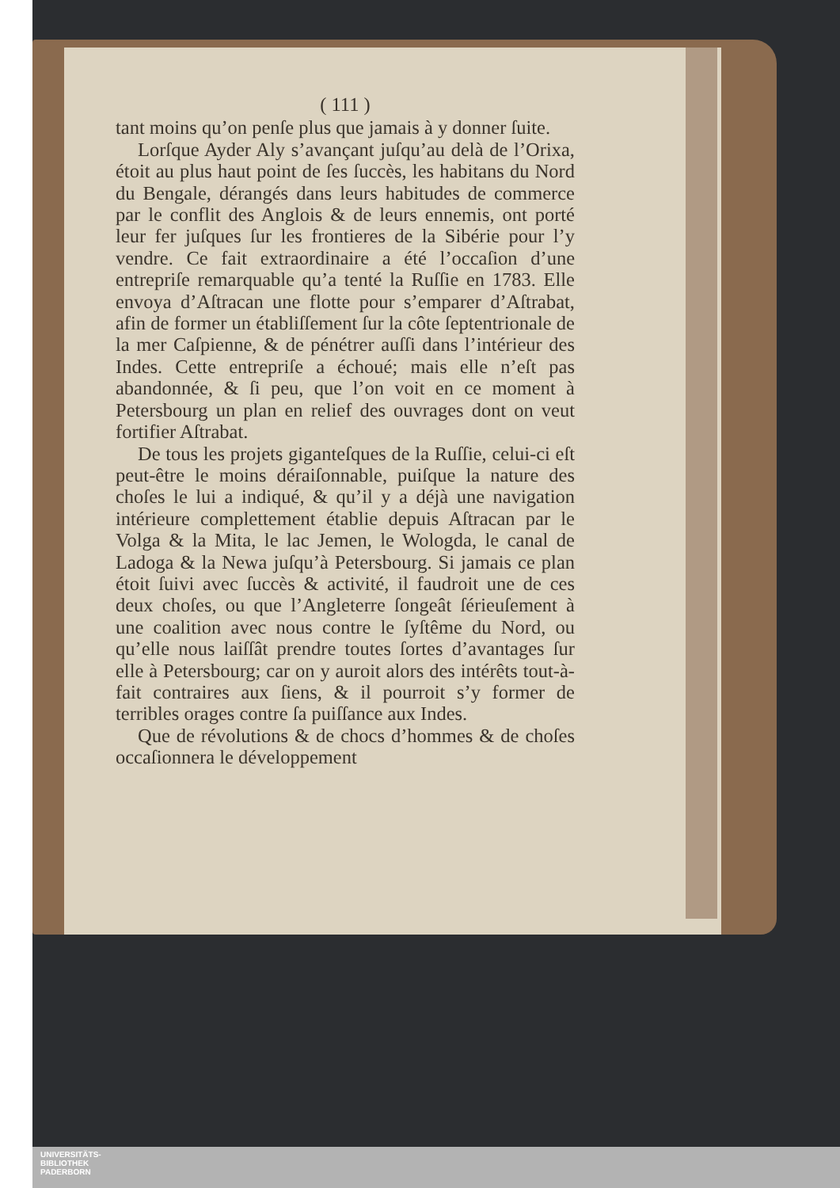( 111 )
tant moins qu’on penſe plus que jamais à y donner ſuite.
Lorſque Ayder Aly s’avançant juſqu’au delà de l’Orixa, étoit au plus haut point de ſes ſuccès, les habitans du Nord du Bengale, dérangés dans leurs habitudes de commerce par le conflit des Anglois & de leurs ennemis, ont porté leur fer juſques ſur les frontieres de la Sibérie pour l’y vendre. Ce fait extraordinaire a été l’occaſion d’une entrepriſe remarquable qu’a tenté la Ruſſie en 1783. Elle envoya d’Aſtracan une flotte pour s’emparer d’Aſtrabat, afin de former un établiſſement ſur la côte ſeptentrionale de la mer Caſpienne, & de pénétrer auſſi dans l’intérieur des Indes. Cette entrepriſe a échoué; mais elle n’eſt pas abandonnée, & ſi peu, que l’on voit en ce moment à Petersbourg un plan en relief des ouvrages dont on veut fortifier Aſtrabat.
De tous les projets giganteſques de la Ruſſie, celui-ci eſt peut-être le moins déraiſonnable, puiſque la nature des choſes le lui a indiqué, & qu’il y a déjà une navigation intérieure complettement établie depuis Aſtracan par le Volga & la Mita, le lac Jemen, le Wologda, le canal de Ladoga & la Newa juſqu’à Petersbourg. Si jamais ce plan étoit ſuivi avec ſuccès & activité, il faudroit une de ces deux choſes, ou que l’Angleterre ſongeât ſérieuſement à une coalition avec nous contre le ſyſtême du Nord, ou qu’elle nous laiſſât prendre toutes ſortes d’avantages ſur elle à Petersbourg; car on y auroit alors des intérêts tout-à-fait contraires aux ſiens, & il pourroit s’y former de terribles orages contre ſa puiſſance aux Indes.
Que de révolutions & de chocs d’hommes & de choſes occaſionnera le développement
UNIVERSITÄTS-
BIBLIOTHEK
PADERBORN